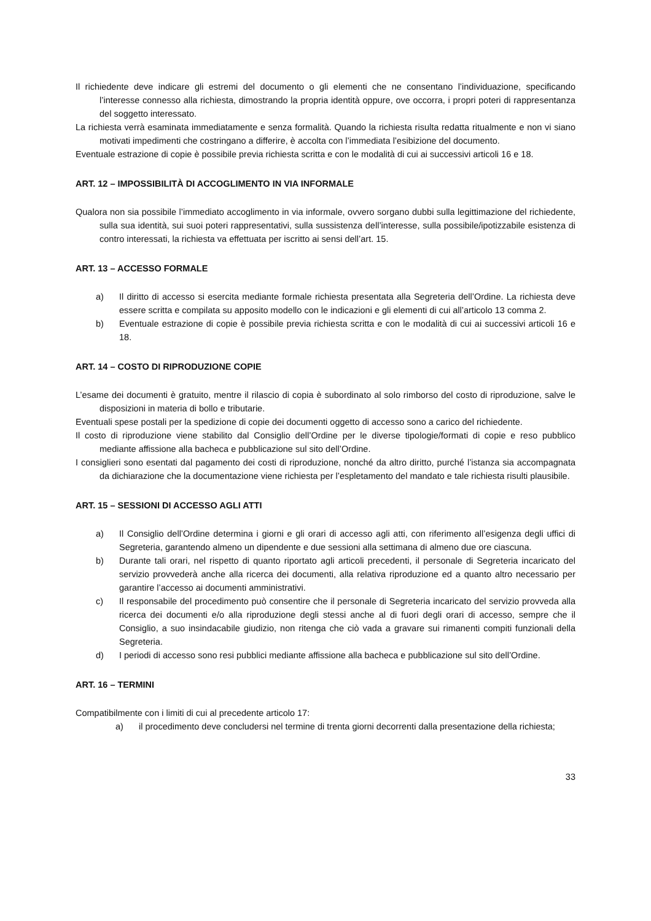Il richiedente deve indicare gli estremi del documento o gli elementi che ne consentano l’individuazione, specificando l’interesse connesso alla richiesta, dimostrando la propria identità oppure, ove occorra, i propri poteri di rappresentanza del soggetto interessato.
La richiesta verrà esaminata immediatamente e senza formalità. Quando la richiesta risulta redatta ritualmente e non vi siano motivati impedimenti che costringano a differire, è accolta con l’immediata l’esibizione del documento.
Eventuale estrazione di copie è possibile previa richiesta scritta e con le modalità di cui ai successivi articoli 16 e 18.
ART. 12 – IMPOSSIBILITÀ DI ACCOGLIMENTO IN VIA INFORMALE
Qualora non sia possibile l’immediato accoglimento in via informale, ovvero sorgano dubbi sulla legittimazione del richiedente, sulla sua identità, sui suoi poteri rappresentativi, sulla sussistenza dell’interesse, sulla possibile/ipotizzabile esistenza di contro interessati, la richiesta va effettuata per iscritto ai sensi dell’art. 15.
ART. 13 – ACCESSO FORMALE
a) Il diritto di accesso si esercita mediante formale richiesta presentata alla Segreteria dell’Ordine. La richiesta deve essere scritta e compilata su apposito modello con le indicazioni e gli elementi di cui all’articolo 13 comma 2.
b) Eventuale estrazione di copie è possibile previa richiesta scritta e con le modalità di cui ai successivi articoli 16 e 18.
ART. 14 – COSTO DI RIPRODUZIONE COPIE
L’esame dei documenti è gratuito, mentre il rilascio di copia è subordinato al solo rimborso del costo di riproduzione, salve le disposizioni in materia di bollo e tributarie.
Eventuali spese postali per la spedizione di copie dei documenti oggetto di accesso sono a carico del richiedente.
Il costo di riproduzione viene stabilito dal Consiglio dell’Ordine per le diverse tipologie/formati di copie e reso pubblico mediante affissione alla bacheca e pubblicazione sul sito dell’Ordine.
I consiglieri sono esentati dal pagamento dei costi di riproduzione, nonché da altro diritto, purché l’istanza sia accompagnata da dichiarazione che la documentazione viene richiesta per l’espletamento del mandato e tale richiesta risulti plausibile.
ART. 15 – SESSIONI DI ACCESSO AGLI ATTI
a) Il Consiglio dell’Ordine determina i giorni e gli orari di accesso agli atti, con riferimento all’esigenza degli uffici di Segreteria, garantendo almeno un dipendente e due sessioni alla settimana di almeno due ore ciascuna.
b) Durante tali orari, nel rispetto di quanto riportato agli articoli precedenti, il personale di Segreteria incaricato del servizio provvederà anche alla ricerca dei documenti, alla relativa riproduzione ed a quanto altro necessario per garantire l’accesso ai documenti amministrativi.
c) Il responsabile del procedimento può consentire che il personale di Segreteria incaricato del servizio provveda alla ricerca dei documenti e/o alla riproduzione degli stessi anche al di fuori degli orari di accesso, sempre che il Consiglio, a suo insindacabile giudizio, non ritenga che ciò vada a gravare sui rimanenti compiti funzionali della Segreteria.
d) I periodi di accesso sono resi pubblici mediante affissione alla bacheca e pubblicazione sul sito dell’Ordine.
ART. 16 – TERMINI
Compatibilmente con i limiti di cui al precedente articolo 17:
a) il procedimento deve concludersi nel termine di trenta giorni decorrenti dalla presentazione della richiesta;
33